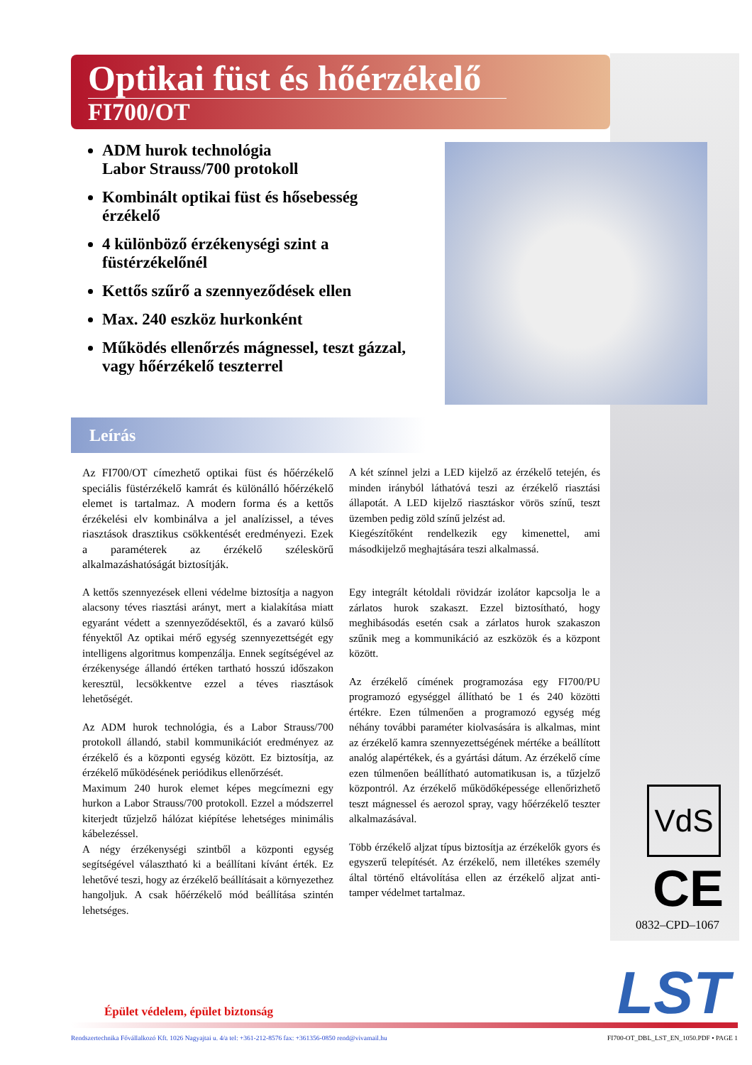Optikai füst és hőérzékelő
FI700/OT
ADM hurok technológia
Labor Strauss/700 protokoll
Kombinált optikai füst és hősebesség érzékelő
4 különböző érzékenységi szint a füstérzékelőnél
Kettős szűrő a szennyeződések ellen
Max. 240 eszköz hurkonként
Működés ellenőrzés mágnessel, teszt gázzal, vagy hőérzékelő teszterrel
Leírás
Az FI700/OT címezhető optikai füst és hőérzékelő speciális füstérzékelő kamrát és különálló hőérzékelő elemet is tartalmaz. A modern forma és a kettős érzékelési elv kombinálva a jel analízissel, a téves riasztások drasztikus csökkentését eredményezi. Ezek a paraméterek az érzékelő széleskörű alkalmazáshatóságát biztosítják.
A kettős szennyezések elleni védelme biztosítja a nagyon alacsony téves riasztási arányt, mert a kialakítása miatt egyaránt védett a szennyeződésektől, és a zavaró külső fényektől Az optikai mérő egység szennyezettségét egy intelligens algoritmus kompenzálja. Ennek segítségével az érzékenysége állandó értéken tartható hosszú időszakon keresztül, lecsökkentve ezzel a téves riasztások lehetőségét.
Az ADM hurok technológia, és a Labor Strauss/700 protokoll állandó, stabil kommunikációt eredményez az érzékelő és a központi egység között. Ez biztosítja, az érzékelő működésének periódikus ellenőrzését.
Maximum 240 hurok elemet képes megcímezni egy hurkon a Labor Strauss/700 protokoll. Ezzel a módszerrel kiterjedt tűzjelző hálózat kiépítése lehetséges minimális kábelezéssel.
A négy érzékenységi szintből a központi egység segítségével választható ki a beállítani kívánt érték. Ez lehetővé teszi, hogy az érzékelő beállításait a környezethez hangoljuk. A csak hőérzékelő mód beállítása szintén lehetséges.
A két színnel jelzi a LED kijelző az érzékelő tetején, és minden irányból láthatóvá teszi az érzékelő riasztási állapotát. A LED kijelző riasztáskor vörös színű, teszt üzemben pedig zöld színű jelzést ad.
Kiegészítőként rendelkezik egy kimenettel, ami másodkijelző meghajtására teszi alkalmassá.
Egy integrált kétoldali rövidzár izolátor kapcsolja le a zárlatos hurok szakaszt. Ezzel biztosítható, hogy meghibásodás esetén csak a zárlatos hurok szakaszon szűnik meg a kommunikáció az eszközök és a központ között.
Az érzékelő címének programozása egy FI700/PU programozó egységgel állítható be 1 és 240 közötti értékre. Ezen túlmenően a programozó egység még néhány további paraméter kiolvasására is alkalmas, mint az érzékelő kamra szennyezettségének mértéke a beállított analóg alapértékek, és a gyártási dátum. Az érzékelő címe ezen túlmenően beállítható automatikusan is, a tűzjelző központról. Az érzékelő működőképessége ellenőrizhető teszt mágnessel és aerozol spray, vagy hőérzékelő teszter alkalmazásával.
Több érzékelő aljzat típus biztosítja az érzékelők gyors és egyszerű telepítését. Az érzékelő, nem illetékes személy által történő eltávolítása ellen az érzékelő aljzat anti-tamper védelmet tartalmaz.
VdS
CE
0832–CPD–1067
LST
Épület védelem, épület biztonság
Rendszertechnika Fővállalkozó Kft. 1026 Nagyajtai u. 4/a tel: +361-212-8576 fax: +361356-0850 rend@vivamail.hu FI700-OT_DBL_LST_EN_1050.PDF • PAGE 1